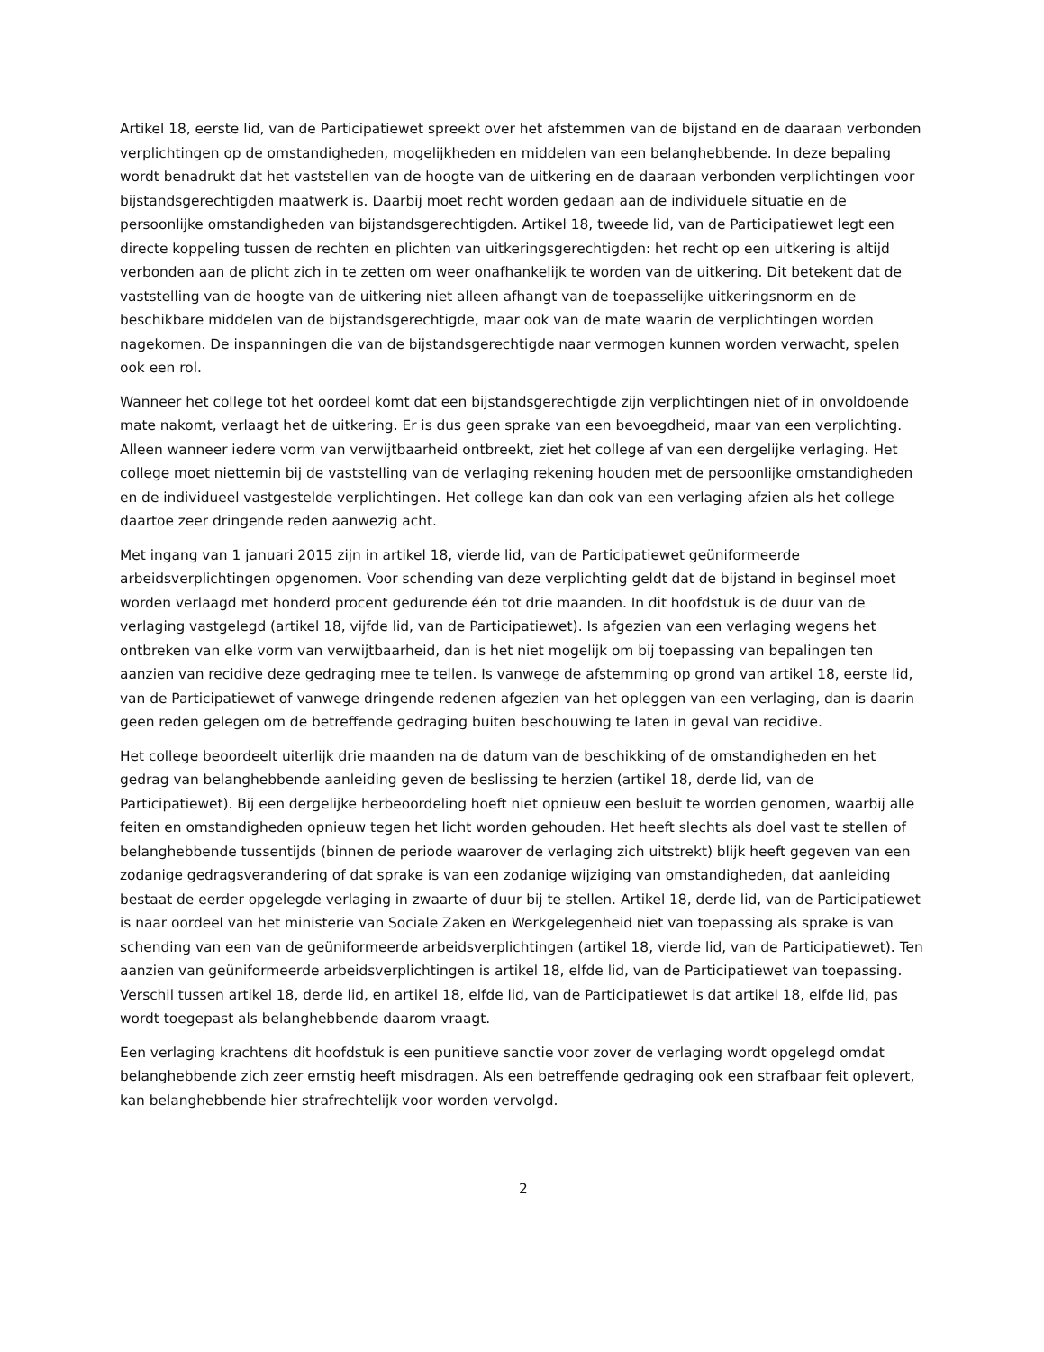Artikel 18, eerste lid, van de Participatiewet spreekt over het afstemmen van de bijstand en de daaraan verbonden verplichtingen op de omstandigheden, mogelijkheden en middelen van een belanghebbende. In deze bepaling wordt benadrukt dat het vaststellen van de hoogte van de uitkering en de daaraan verbonden verplichtingen voor bijstandsgerechtigden maatwerk is. Daarbij moet recht worden gedaan aan de individuele situatie en de persoonlijke omstandigheden van bijstandsgerechtigden. Artikel 18, tweede lid, van de Participatiewet legt een directe koppeling tussen de rechten en plichten van uitkeringsgerechtigden: het recht op een uitkering is altijd verbonden aan de plicht zich in te zetten om weer onafhankelijk te worden van de uitkering. Dit betekent dat de vaststelling van de hoogte van de uitkering niet alleen afhangt van de toepasselijke uitkeringsnorm en de beschikbare middelen van de bijstandsgerechtigde, maar ook van de mate waarin de verplichtingen worden nagekomen. De inspanningen die van de bijstandsgerechtigde naar vermogen kunnen worden verwacht, spelen ook een rol.
Wanneer het college tot het oordeel komt dat een bijstandsgerechtigde zijn verplichtingen niet of in onvoldoende mate nakomt, verlaagt het de uitkering. Er is dus geen sprake van een bevoegdheid, maar van een verplichting. Alleen wanneer iedere vorm van verwijtbaarheid ontbreekt, ziet het college af van een dergelijke verlaging. Het college moet niettemin bij de vaststelling van de verlaging rekening houden met de persoonlijke omstandigheden en de individueel vastgestelde verplichtingen. Het college kan dan ook van een verlaging afzien als het college daartoe zeer dringende reden aanwezig acht.
Met ingang van 1 januari 2015 zijn in artikel 18, vierde lid, van de Participatiewet geüniformeerde arbeidsverplichtingen opgenomen. Voor schending van deze verplichting geldt dat de bijstand in beginsel moet worden verlaagd met honderd procent gedurende één tot drie maanden. In dit hoofdstuk is de duur van de verlaging vastgelegd (artikel 18, vijfde lid, van de Participatiewet). Is afgezien van een verlaging wegens het ontbreken van elke vorm van verwijtbaarheid, dan is het niet mogelijk om bij toepassing van bepalingen ten aanzien van recidive deze gedraging mee te tellen. Is vanwege de afstemming op grond van artikel 18, eerste lid, van de Participatiewet of vanwege dringende redenen afgezien van het opleggen van een verlaging, dan is daarin geen reden gelegen om de betreffende gedraging buiten beschouwing te laten in geval van recidive.
Het college beoordeelt uiterlijk drie maanden na de datum van de beschikking of de omstandigheden en het gedrag van belanghebbende aanleiding geven de beslissing te herzien (artikel 18, derde lid, van de Participatiewet). Bij een dergelijke herbeoordeling hoeft niet opnieuw een besluit te worden genomen, waarbij alle feiten en omstandigheden opnieuw tegen het licht worden gehouden. Het heeft slechts als doel vast te stellen of belanghebbende tussentijds (binnen de periode waarover de verlaging zich uitstrekt) blijk heeft gegeven van een zodanige gedragsverandering of dat sprake is van een zodanige wijziging van omstandigheden, dat aanleiding bestaat de eerder opgelegde verlaging in zwaarte of duur bij te stellen. Artikel 18, derde lid, van de Participatiewet is naar oordeel van het ministerie van Sociale Zaken en Werkgelegenheid niet van toepassing als sprake is van schending van een van de geüniformeerde arbeidsverplichtingen (artikel 18, vierde lid, van de Participatiewet). Ten aanzien van geüniformeerde arbeidsverplichtingen is artikel 18, elfde lid, van de Participatiewet van toepassing. Verschil tussen artikel 18, derde lid, en artikel 18, elfde lid, van de Participatiewet is dat artikel 18, elfde lid, pas wordt toegepast als belanghebbende daarom vraagt.
Een verlaging krachtens dit hoofdstuk is een punitieve sanctie voor zover de verlaging wordt opgelegd omdat belanghebbende zich zeer ernstig heeft misdragen. Als een betreffende gedraging ook een strafbaar feit oplevert, kan belanghebbende hier strafrechtelijk voor worden vervolgd.
2